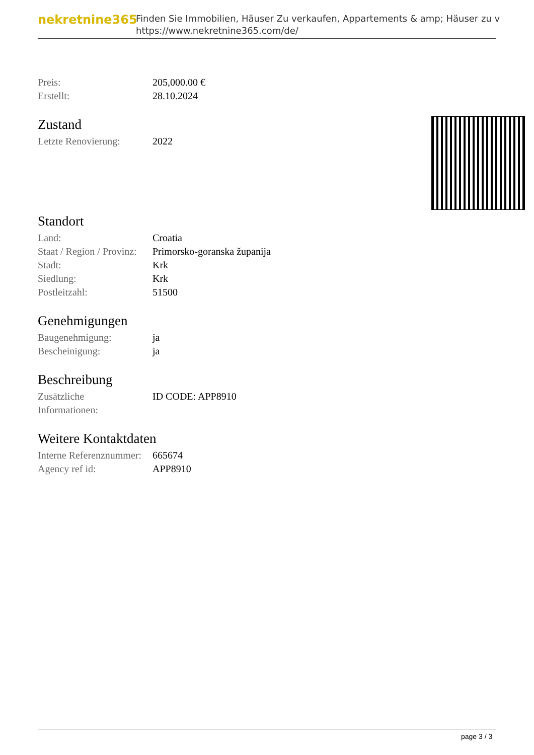nekretnine365
Finden Sie Immobilien, Häuser Zu verkaufen, Appartements & amp; Häuser zu v
https://www.nekretnine365.com/de/
| Preis: | 205,000.00 € |
| Erstellt: | 28.10.2024 |
Zustand
| Letzte Renovierung: | 2022 |
Standort
| Land: | Croatia |
| Staat / Region / Provinz: | Primorsko-goranska županija |
| Stadt: | Krk |
| Siedlung: | Krk |
| Postleitzahl: | 51500 |
Genehmigungen
| Baugenehmigung: | ja |
| Bescheinigung: | ja |
Beschreibung
| Zusätzliche Informationen: | ID CODE: APP8910 |
Weitere Kontaktdaten
| Interne Referenznummer: | 665674 |
| Agency ref id: | APP8910 |
page 3 / 3